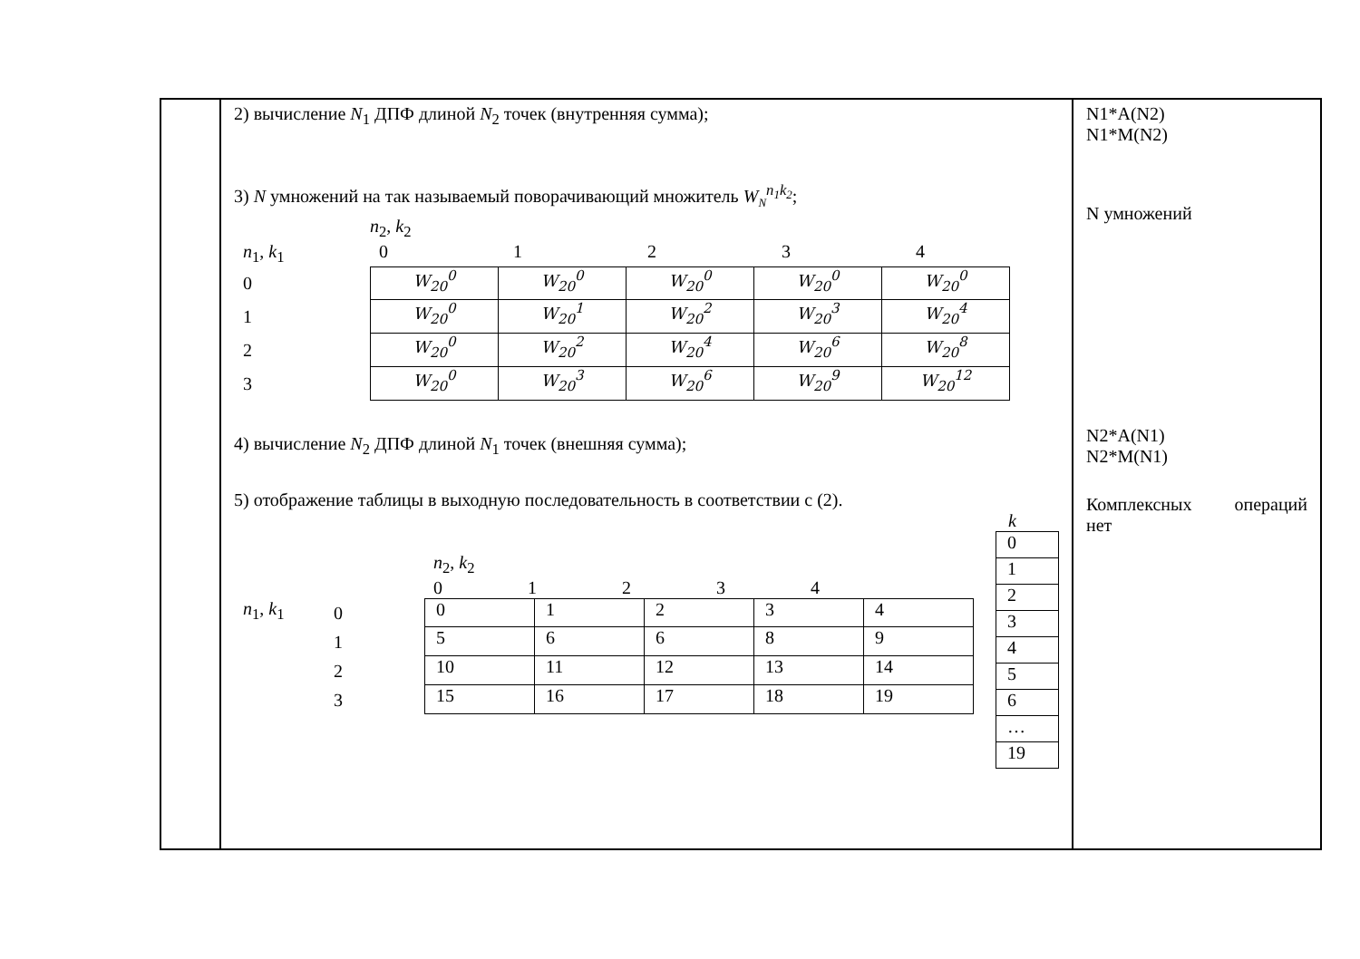| | 2) вычисление N<sub>1</sub> ДПФ длиной N<sub>2</sub> точек (внутренняя сумма); 3) N умножений на так называемый поворачивающий множитель W<sub>N</sub><sup>n<sub>1</sub>k<sub>2</sub></sup> ; n<sub>2</sub>, k<sub>2</sub> n<sub>1</sub>, k<sub>1</sub> 0 1 2 3 4 0 1 2 3 / W<sub>20</sub><sup>0</sup> / W<sub>20</sub><sup>0</sup> / W<sub>20</sub><sup>0</sup> / W<sub>20</sub><sup>0</sup> / W<sub>20</sub><sup>0</sup> / / W<sub>20</sub><sup>0</sup> / W<sub>20</sub><sup>1</sup> / W<sub>20</sub><sup>2</sup> / W<sub>20</sub><sup>3</sup> / W<sub>20</sub><sup>4</sup> / / W<sub>20</sub><sup>0</sup> / W<sub>20</sub><sup>2</sup> / W<sub>20</sub><sup>4</sup> / W<sub>20</sub><sup>6</sup> / W<sub>20</sub><sup>8</sup> / / W<sub>20</sub><sup>0</sup> / W<sub>20</sub><sup>3</sup> / W<sub>20</sub><sup>6</sup> / W<sub>20</sub><sup>9</sup> / W<sub>20</sub><sup>12</sup> / 4) вычисление N<sub>2</sub> ДПФ длиной N<sub>1</sub> точек (внешняя сумма); 5) отображение таблицы в выходную последовательность в соответствии с (2). n<sub>2</sub>, k<sub>2</sub> 0 1 2 3 4 n<sub>1</sub>, k<sub>1</sub> 0 1 2 3 / 0 / 1 / 2 / 3 / 4 / / 5 / 6 / 6 / 8 / 9 / / 10 / 11 / 12 / 13 / 14 / / 15 / 16 / 17 / 18 / 19 / k / 0 / / 1 / / 2 / / 3 / / 4 / / 5 / / 6 / / … / / 19 / | N1*A(N2) N1*M(N2) N умножений N2*A(N1) N2*M(N1) Комплексных операций нет |